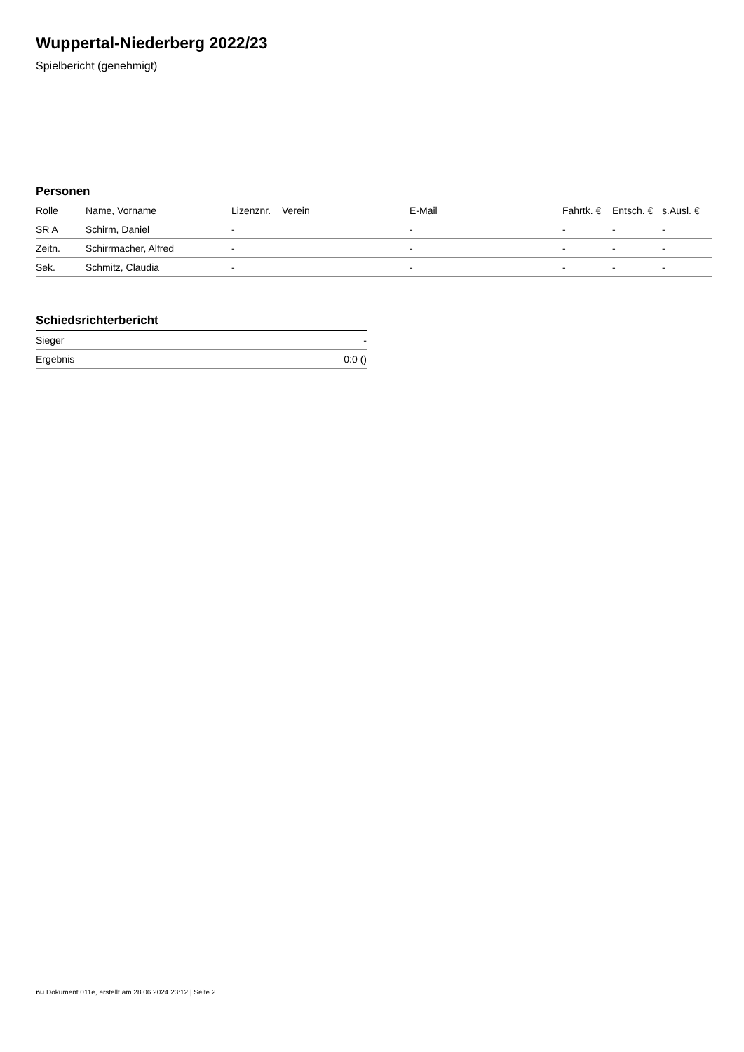Wuppertal-Niederberg 2022/23
Spielbericht (genehmigt)
Personen
| Rolle | Name, Vorname | Lizenznr. | Verein | E-Mail | Fahrtk. € | Entsch. € | s.Ausl. € |
| --- | --- | --- | --- | --- | --- | --- | --- |
| SR A | Schirm, Daniel | - | | - | - | - | - |
| Zeitn. | Schirrmacher, Alfred | - | | - | - | - | - |
| Sek. | Schmitz, Claudia | - | | - | - | - | - |
Schiedsrichterbericht
| Sieger | - |
| Ergebnis | 0:0 () |
nu.Dokument 011e, erstellt am 28.06.2024 23:12 | Seite 2